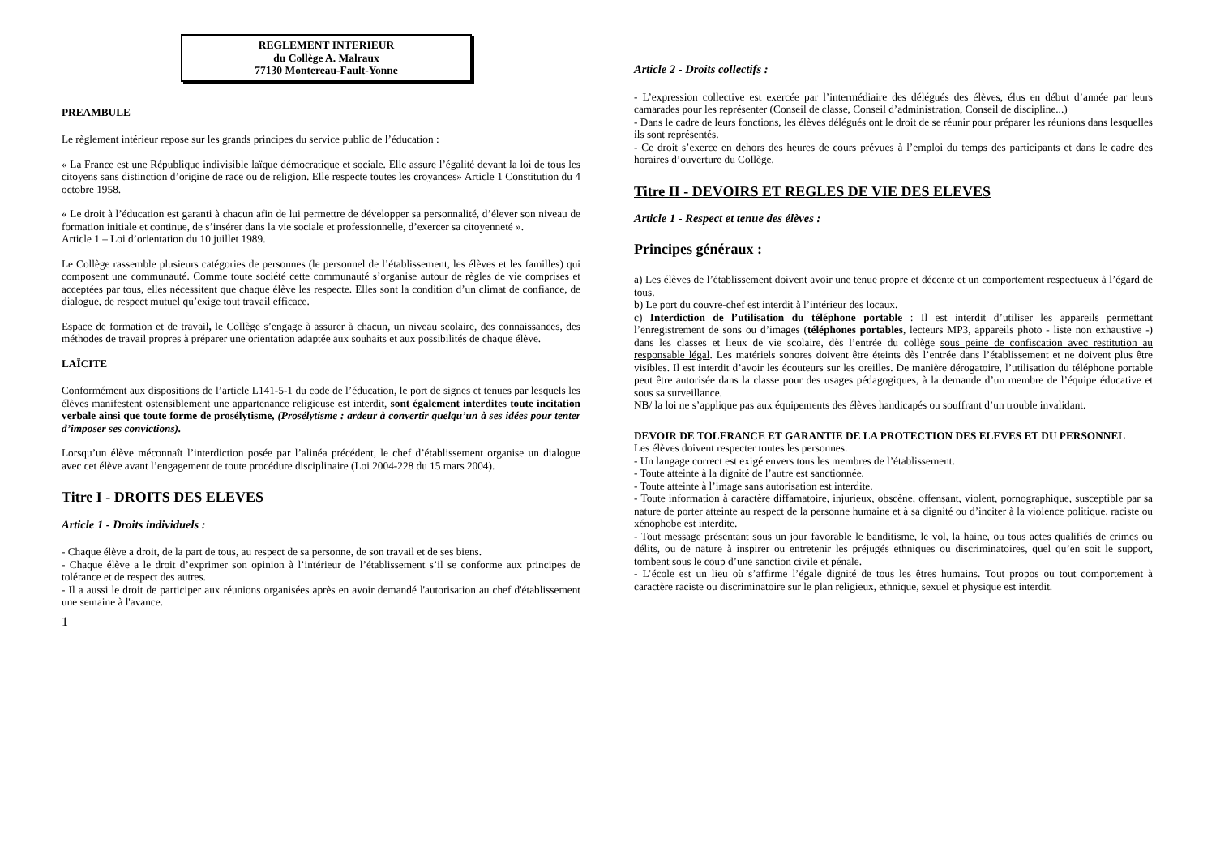REGLEMENT INTERIEUR
du Collège A. Malraux
77130 Montereau-Fault-Yonne
PREAMBULE
Le règlement intérieur repose sur les grands principes du service public de l’éducation :
« La France est une République indivisible laïque démocratique et sociale. Elle assure l’égalité devant la loi de tous les citoyens sans distinction d’origine de race ou de religion. Elle respecte toutes les croyances» Article 1 Constitution du 4 octobre 1958.
« Le droit à l’éducation est garanti à chacun afin de lui permettre de développer sa personnalité, d’élever son niveau de formation initiale et continue, de s’insérer dans la vie sociale et professionnelle, d’exercer sa citoyenneté ».
Article 1 – Loi d’orientation du 10 juillet 1989.
Le Collège rassemble plusieurs catégories de personnes (le personnel de l’établissement, les élèves et les familles) qui composent une communauté. Comme toute société cette communauté s’organise autour de règles de vie comprises et acceptées par tous, elles nécessitent que chaque élève les respecte. Elles sont la condition d’un climat de confiance, de dialogue, de respect mutuel qu’exige tout travail efficace.
Espace de formation et de travail, le Collège s’engage à assurer à chacun, un niveau scolaire, des connaissances, des méthodes de travail propres à préparer une orientation adaptée aux souhaits et aux possibilités de chaque élève.
LAÏCITE
Conformément aux dispositions de l’article L141-5-1 du code de l’éducation, le port de signes et tenues par lesquels les élèves manifestent ostensiblement une appartenance religieuse est interdit, sont également interdites toute incitation verbale ainsi que toute forme de prosélytisme, (Prosélytisme : ardeur à convertir quelqu’un à ses idées pour tenter d’imposer ses convictions).
Lorsqu’un élève méconnaît l’interdiction posée par l’alinéa précédent, le chef d’établissement organise un dialogue avec cet élève avant l’engagement de toute procédure disciplinaire (Loi 2004-228 du 15 mars 2004).
Titre I - DROITS DES ELEVES
Article 1 - Droits individuels :
- Chaque élève a droit, de la part de tous, au respect de sa personne, de son travail et de ses biens.
- Chaque élève a le droit d’exprimer son opinion à l’intérieur de l’établissement s’il se conforme aux principes de tolérance et de respect des autres.
- Il a aussi le droit de participer aux réunions organisées après en avoir demandé l'autorisation au chef d'établissement une semaine à l'avance.
1
Article 2 - Droits collectifs :
- L’expression collective est exercée par l’intermédiaire des délégués des élèves, élus en début d’année par leurs camarades pour les représenter (Conseil de classe, Conseil d’administration, Conseil de discipline...)
- Dans le cadre de leurs fonctions, les élèves délégués ont le droit de se réunir pour préparer les réunions dans lesquelles ils sont représentés.
- Ce droit s’exerce en dehors des heures de cours prévues à l’emploi du temps des participants et dans le cadre des horaires d’ouverture du Collège.
Titre II - DEVOIRS ET REGLES DE VIE DES ELEVES
Article 1 - Respect et tenue des élèves :
Principes généraux :
a) Les élèves de l’établissement doivent avoir une tenue propre et décente et un comportement respectueux à l’égard de tous.
b) Le port du couvre-chef est interdit à l’intérieur des locaux.
c) Interdiction de l’utilisation du téléphone portable : Il est interdit d’utiliser les appareils permettant l’enregistrement de sons ou d’images (téléphones portables, lecteurs MP3, appareils photo - liste non exhaustive -) dans les classes et lieux de vie scolaire, dès l’entrée du collège sous peine de confiscation avec restitution au responsable légal. Les matériels sonores doivent être éteints dès l’entrée dans l’établissement et ne doivent plus être visibles. Il est interdit d’avoir les écouteurs sur les oreilles. De manière dérogatoire, l’utilisation du téléphone portable peut être autorisée dans la classe pour des usages pédagogiques, à la demande d’un membre de l’équipe éducative et sous sa surveillance.
NB/ la loi ne s’applique pas aux équipements des élèves handicapés ou souffrant d’un trouble invalidant.
DEVOIR DE TOLERANCE ET GARANTIE DE LA PROTECTION DES ELEVES ET DU PERSONNEL
Les élèves doivent respecter toutes les personnes.
- Un langage correct est exigé envers tous les membres de l’établissement.
- Toute atteinte à la dignité de l’autre est sanctionnée.
- Toute atteinte à l’image sans autorisation est interdite.
- Toute information à caractère diffamatoire, injurieux, obscène, offensant, violent, pornographique, susceptible par sa nature de porter atteinte au respect de la personne humaine et à sa dignité ou d’inciter à la violence politique, raciste ou xénophobe est interdite.
- Tout message présentant sous un jour favorable le banditisme, le vol, la haine, ou tous actes qualifiés de crimes ou délits, ou de nature à inspirer ou entretenir les préjugés ethniques ou discriminatoires, quel qu’en soit le support, tombent sous le coup d’une sanction civile et pénale.
- L’école est un lieu où s’affirme l’égale dignité de tous les êtres humains. Tout propos ou tout comportement à caractère raciste ou discriminatoire sur le plan religieux, ethnique, sexuel et physique est interdit.